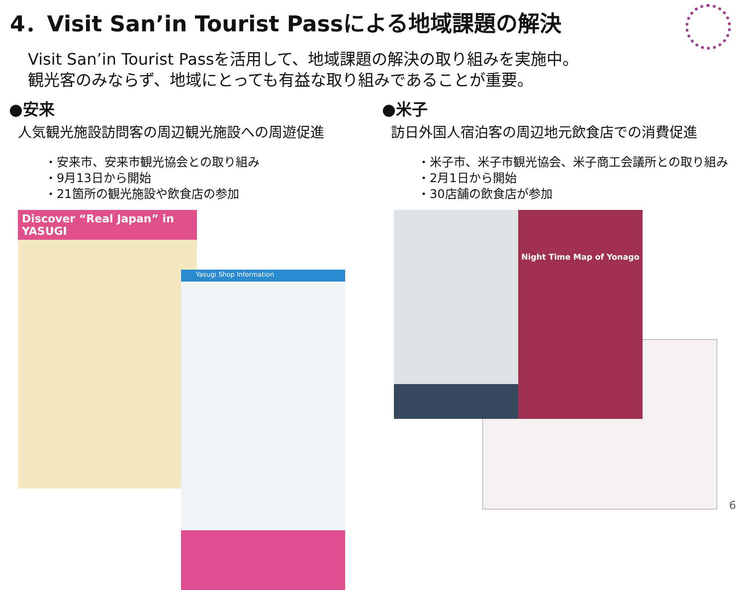4．Visit San’in Tourist Passによる地域課題の解決
Visit San’in Tourist Passを活用して、地域課題の解決の取り組みを実施中。
観光客のみならず、地域にとっても有益な取り組みであることが重要。
●安来
人気観光施設訪問客の周辺観光施設への周遊促進
・安来市、安来市観光協会との取り組み
・9月13日から開始
・21箇所の観光施設や飲食店の参加
Discover “Real Japan” in YASUGI
Yasugi Shop Information
●米子
訪日外国人宿泊客の周辺地元飲食店での消費促進
・米子市、米子市観光協会、米子商工会議所との取り組み
・2月1日から開始
・30店舗の飲食店が参加
Night Time Map of Yonago
6